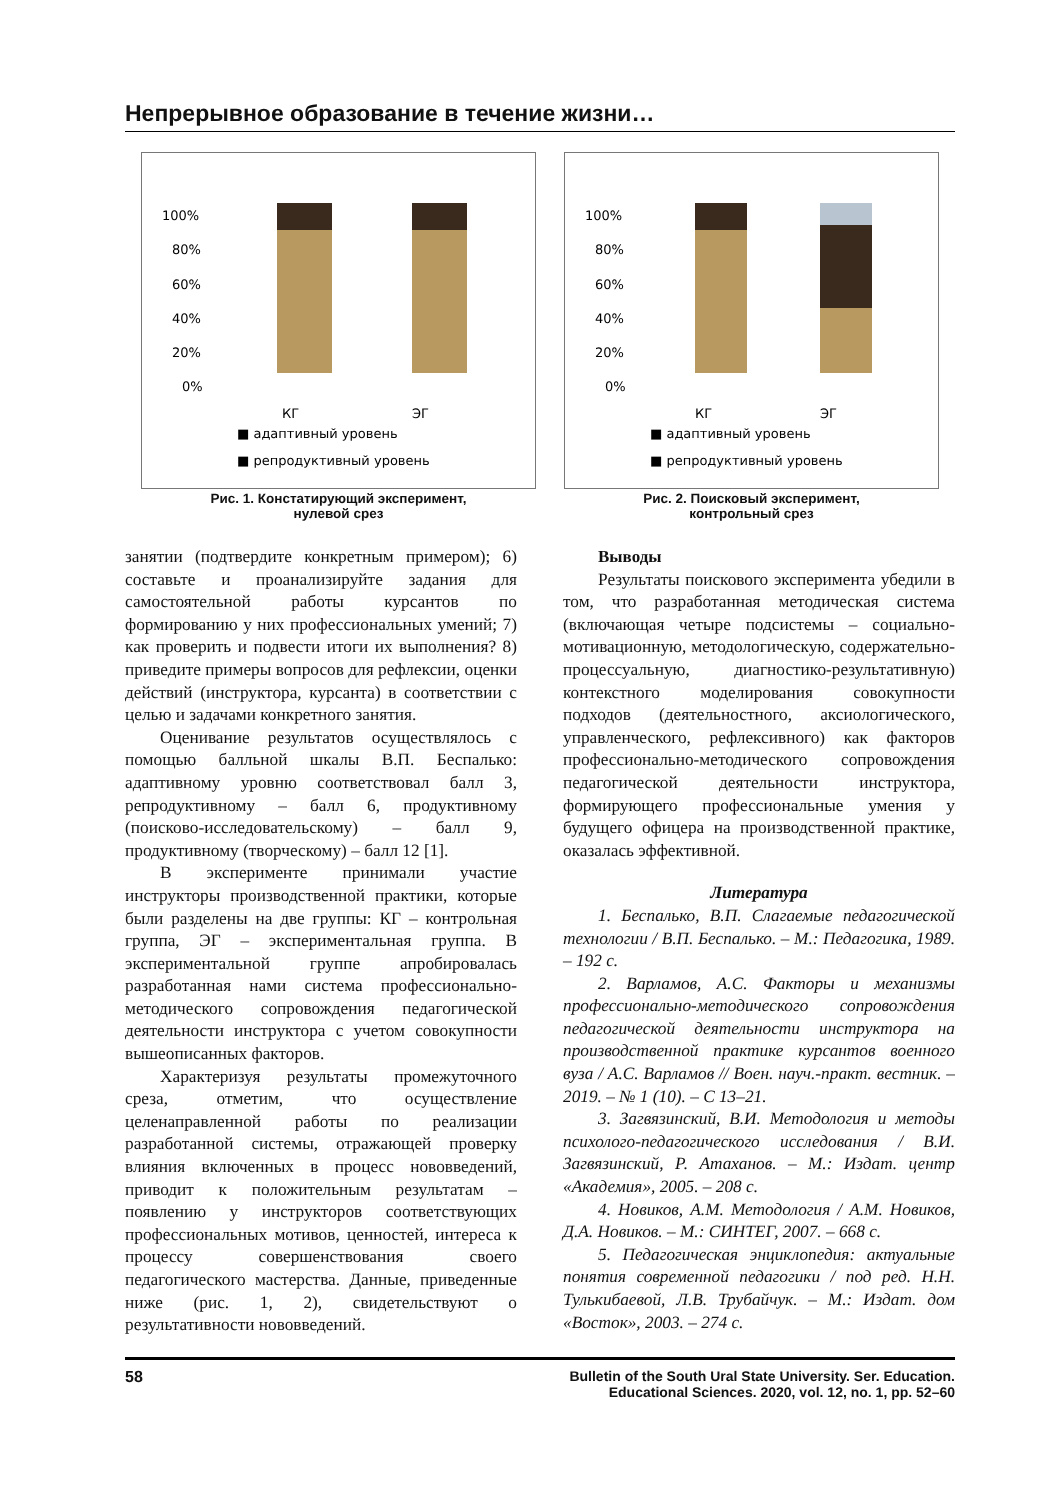Непрерывное образование в течение жизни…
100%
80%
60%
40%
20%
0%
КГ
ЭГ
■ адаптивный уровень
■ репродуктивный уровень
Рис. 1. Констатирующий эксперимент,
нулевой срез
100%
80%
60%
40%
20%
0%
КГ
ЭГ
■ адаптивный уровень
■ репродуктивный уровень
Рис. 2. Поисковый эксперимент,
контрольный срез
занятии (подтвердите конкретным примером); 6) составьте и проанализируйте задания для самостоятельной работы курсантов по формированию у них профессиональных умений; 7) как проверить и подвести итоги их выполнения? 8) приведите примеры вопросов для рефлексии, оценки действий (инструктора, курсанта) в соответствии с целью и задачами конкретного занятия.
Оценивание результатов осуществлялось с помощью балльной шкалы В.П. Беспалько: адаптивному уровню соответствовал балл 3, репродуктивному – балл 6, продуктивному (поисково-исследовательскому) – балл 9, продуктивному (творческому) – балл 12 [1].
В эксперименте принимали участие инструкторы производственной практики, которые были разделены на две группы: КГ – контрольная группа, ЭГ – экспериментальная группа. В экспериментальной группе апробировалась разработанная нами система профессионально-методического сопровождения педагогической деятельности инструктора с учетом совокупности вышеописанных факторов.
Характеризуя результаты промежуточного среза, отметим, что осуществление целенаправленной работы по реализации разработанной системы, отражающей проверку влияния включенных в процесс нововведений, приводит к положительным результатам – появлению у инструкторов соответствующих профессиональных мотивов, ценностей, интереса к процессу совершенствования своего педагогического мастерства. Данные, приведенные ниже (рис. 1, 2), свидетельствуют о результативности нововведений.
Выводы
Результаты поискового эксперимента убедили в том, что разработанная методическая система (включающая четыре подсистемы – социально-мотивационную, методологическую, содержательно-процессуальную, диагностико-результативную) контекстного моделирования совокупности подходов (деятельностного, аксиологического, управленческого, рефлексивного) как факторов профессионально-методического сопровождения педагогической деятельности инструктора, формирующего профессиональные умения у будущего офицера на производственной практике, оказалась эффективной.
Литература
1. Беспалько, В.П. Слагаемые педагогической технологии / В.П. Беспалько. – М.: Педагогика, 1989. – 192 с.
2. Варламов, А.С. Факторы и механизмы профессионально-методического сопровождения педагогической деятельности инструктора на производственной практике курсантов военного вуза / А.С. Варламов // Воен. науч.-практ. вестник. – 2019. – № 1 (10). – С 13–21.
3. Загвязинский, В.И. Методология и методы психолого-педагогического исследования / В.И. Загвязинский, Р. Атаханов. – М.: Издат. центр «Академия», 2005. – 208 с.
4. Новиков, А.М. Методология / А.М. Новиков, Д.А. Новиков. – М.: СИНТЕГ, 2007. – 668 с.
5. Педагогическая энциклопедия: актуальные понятия современной педагогики / под ред. Н.Н. Тулькибаевой, Л.В. Трубайчук. – М.: Издат. дом «Восток», 2003. – 274 с.
58 Bulletin of the South Ural State University. Ser. Education.
Educational Sciences. 2020, vol. 12, no. 1, pp. 52–60